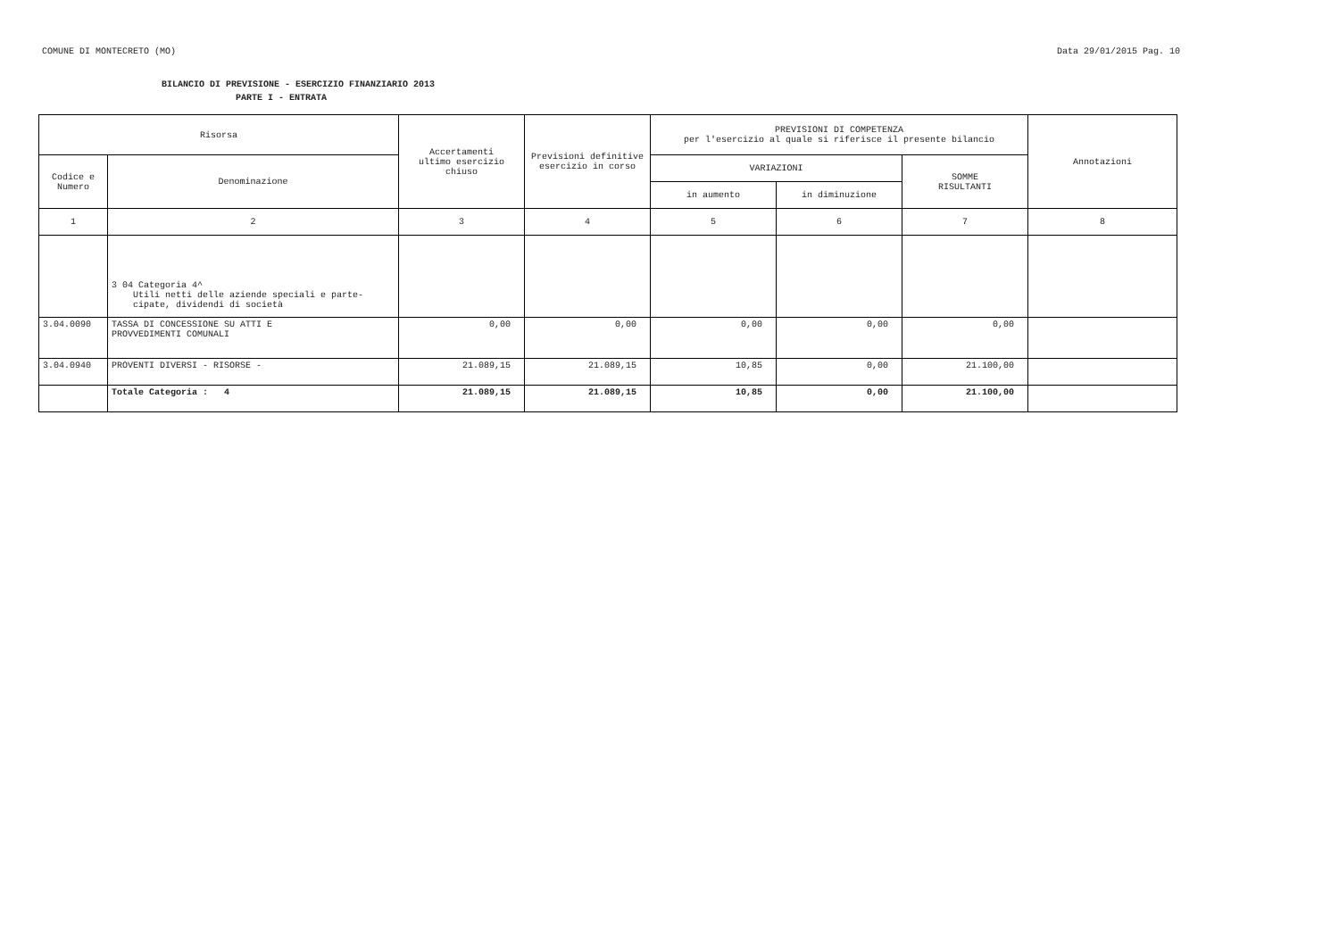COMUNE DI MONTECRETO (MO) Data 29/01/2015 Pag. 10
BILANCIO DI PREVISIONE - ESERCIZIO FINANZIARIO 2013
PARTE I - ENTRATA
| Risorsa | | Accertamenti ultimo esercizio chiuso | Previsioni definitive esercizio in corso | PREVISIONI DI COMPETENZA per l'esercizio al quale si riferisce il presente bilancio | | | Annotazioni |
| --- | --- | --- | --- | --- | --- | --- | --- |
| Codice e Numero | Denominazione | | | VARIAZIONI | | SOMME RISULTANTI | |
| | | | | in aumento | in diminuzione | | |
| 1 | 2 | 3 | 4 | 5 | 6 | 7 | 8 |
| | 3 04 Categoria 4^ Utili netti delle aziende speciali e parte- cipate, dividendi di società | | | | | | |
| 3.04.0090 | TASSA DI CONCESSIONE SU ATTI E PROVVEDIMENTI COMUNALI | 0,00 | 0,00 | 0,00 | 0,00 | 0,00 | |
| 3.04.0940 | PROVENTI DIVERSI - RISORSE - | 21.089,15 | 21.089,15 | 10,85 | 0,00 | 21.100,00 | |
| | Totale Categoria : 4 | 21.089,15 | 21.089,15 | 10,85 | 0,00 | 21.100,00 | |